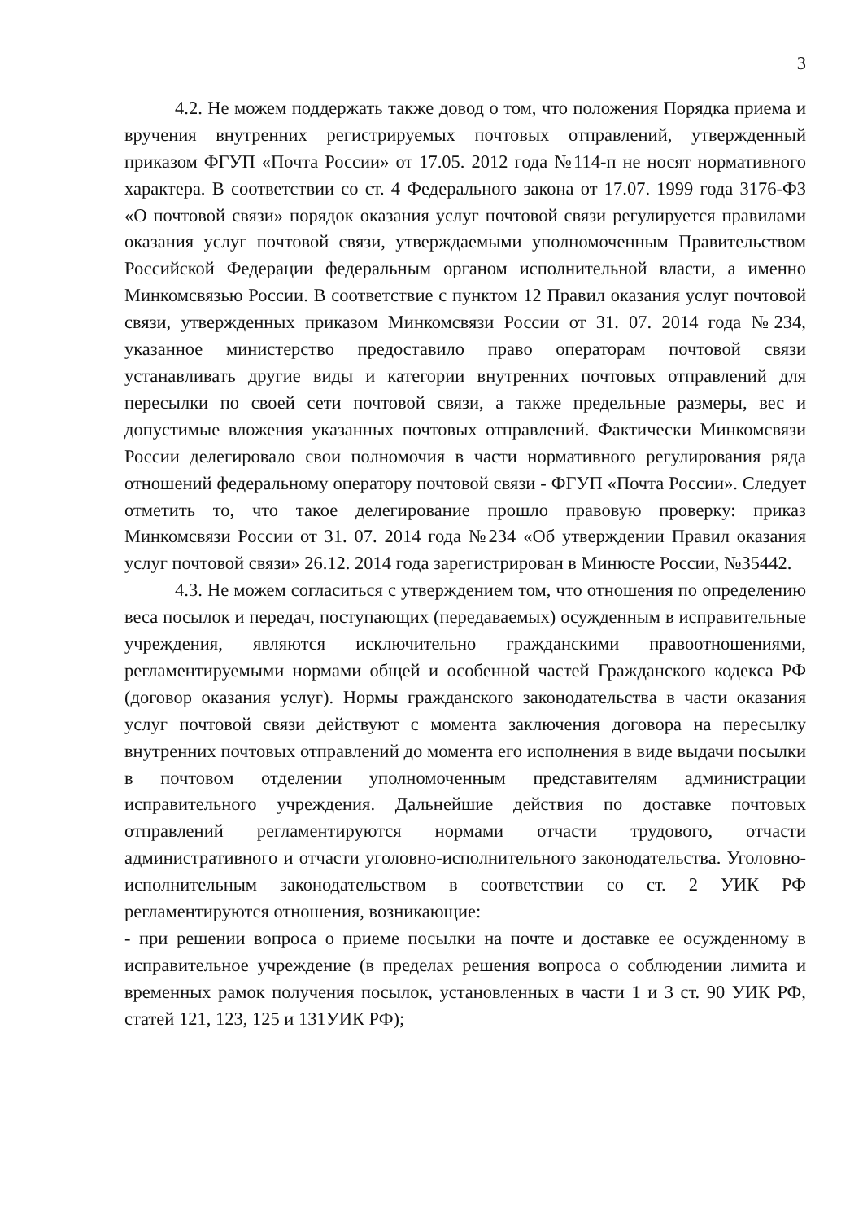3
4.2. Не можем поддержать также довод о том, что положения Порядка приема и вручения внутренних регистрируемых почтовых отправлений, утвержденный приказом ФГУП «Почта России» от 17.05. 2012 года №114-п не носят нормативного характера. В соответствии со ст. 4 Федерального закона от 17.07. 1999 года 3176-ФЗ «О почтовой связи» порядок оказания услуг почтовой связи регулируется правилами оказания услуг почтовой связи, утверждаемыми уполномоченным Правительством Российской Федерации федеральным органом исполнительной власти, а именно Минкомсвязью России. В соответствие с пунктом 12 Правил оказания услуг почтовой связи, утвержденных приказом Минкомсвязи России от 31. 07. 2014 года №234, указанное министерство предоставило право операторам почтовой связи устанавливать другие виды и категории внутренних почтовых отправлений для пересылки по своей сети почтовой связи, а также предельные размеры, вес и допустимые вложения указанных почтовых отправлений. Фактически Минкомсвязи России делегировало свои полномочия в части нормативного регулирования ряда отношений федеральному оператору почтовой связи - ФГУП «Почта России». Следует отметить то, что такое делегирование прошло правовую проверку: приказ Минкомсвязи России от 31. 07. 2014 года №234 «Об утверждении Правил оказания услуг почтовой связи» 26.12. 2014 года зарегистрирован в Минюсте России, №35442.
4.3. Не можем согласиться с утверждением том, что отношения по определению веса посылок и передач, поступающих (передаваемых) осужденным в исправительные учреждения, являются исключительно гражданскими правоотношениями, регламентируемыми нормами общей и особенной частей Гражданского кодекса РФ (договор оказания услуг). Нормы гражданского законодательства в части оказания услуг почтовой связи действуют с момента заключения договора на пересылку внутренних почтовых отправлений до момента его исполнения в виде выдачи посылки в почтовом отделении уполномоченным представителям администрации исправительного учреждения. Дальнейшие действия по доставке почтовых отправлений регламентируются нормами отчасти трудового, отчасти административного и отчасти уголовно-исполнительного законодательства. Уголовно-исполнительным законодательством в соответствии со ст. 2 УИК РФ регламентируются отношения, возникающие:
- при решении вопроса о приеме посылки на почте и доставке ее осужденному в исправительное учреждение (в пределах решения вопроса о соблюдении лимита и временных рамок получения посылок, установленных в части 1 и 3 ст. 90 УИК РФ, статей 121, 123, 125 и 131УИК РФ);